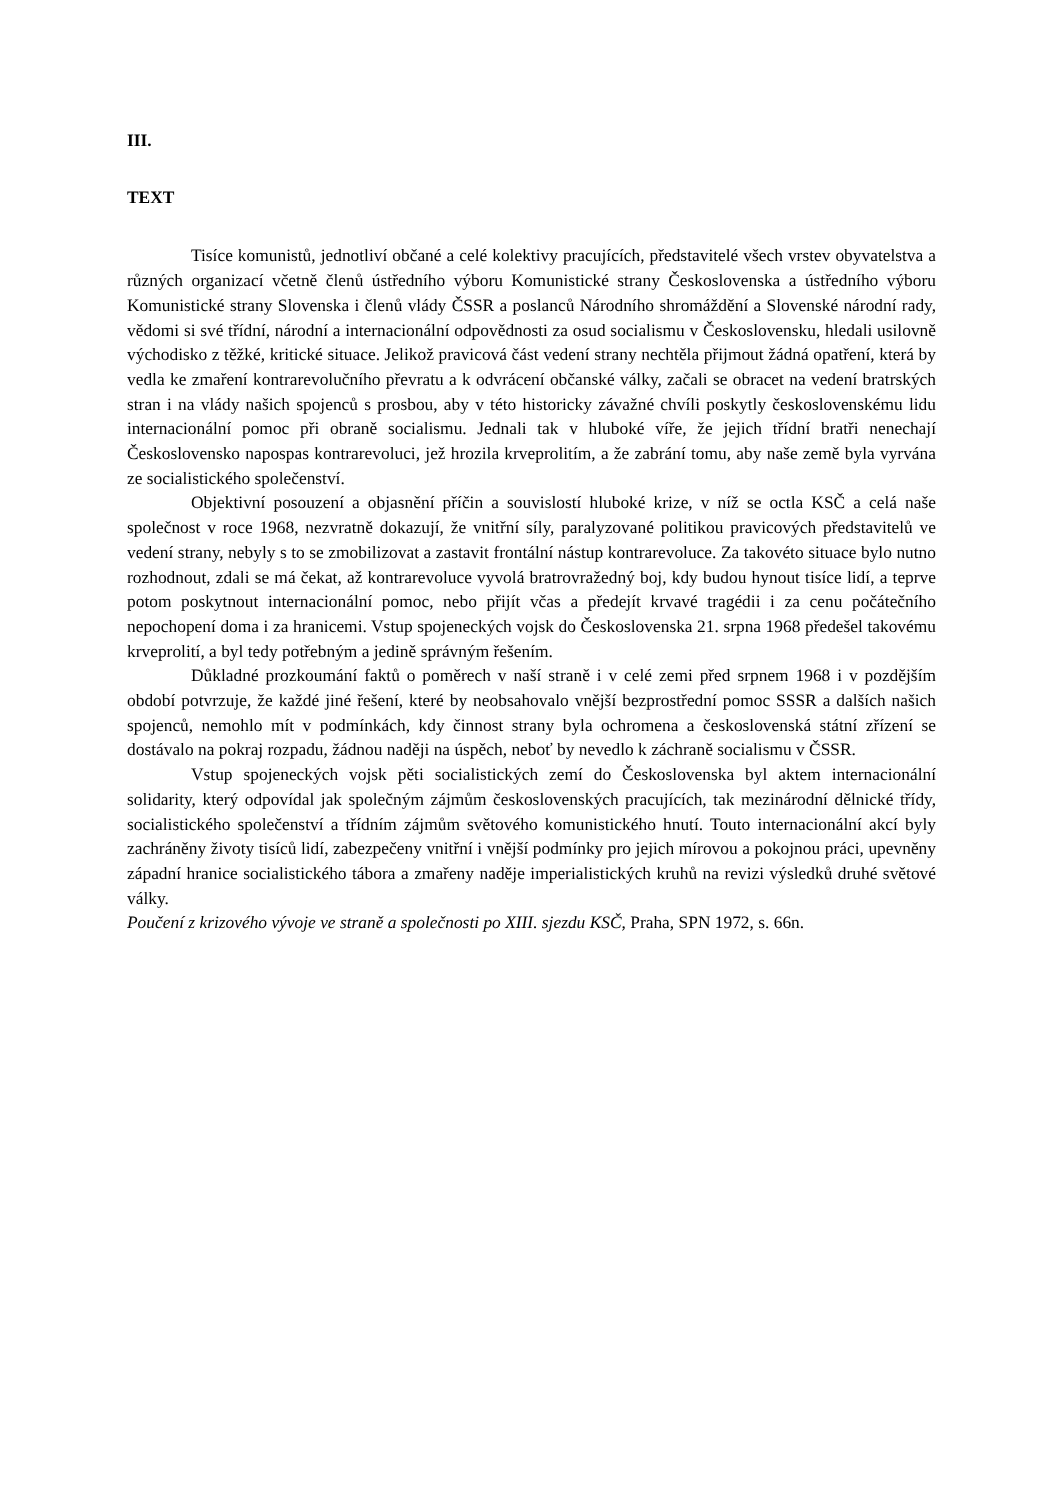III.
TEXT
Tisíce komunistů, jednotliví občané a celé kolektivy pracujících, představitelé všech vrstev obyvatelstva a různých organizací včetně členů ústředního výboru Komunistické strany Československa a ústředního výboru Komunistické strany Slovenska i členů vlády ČSSR a poslanců Národního shromáždění a Slovenské národní rady, vědomi si své třídní, národní a internacionální odpovědnosti za osud socialismu v Československu, hledali usilovně východisko z těžké, kritické situace. Jelikož pravicová část vedení strany nechtěla přijmout žádná opatření, která by vedla ke zmaření kontrarevolučního převratu a k odvrácení občanské války, začali se obracet na vedení bratrských stran i na vlády našich spojenců s prosbou, aby v této historicky závažné chvíli poskytly československému lidu internacionální pomoc při obraně socialismu. Jednali tak v hluboké víře, že jejich třídní bratři nenechají Československo napospas kontrarevoluci, jež hrozila krveprolitím, a že zabrání tomu, aby naše země byla vyrvána ze socialistického společenství.
Objektivní posouzení a objasnění příčin a souvislostí hluboké krize, v níž se octla KSČ a celá naše společnost v roce 1968, nezvratně dokazují, že vnitřní síly, paralyzované politikou pravicových představitelů ve vedení strany, nebyly s to se zmobilizovat a zastavit frontální nástup kontrarevoluce. Za takovéto situace bylo nutno rozhodnout, zdali se má čekat, až kontrarevoluce vyvolá bratrovražedný boj, kdy budou hynout tisíce lidí, a teprve potom poskytnout internacionální pomoc, nebo přijít včas a předejít krvavé tragédii i za cenu počátečního nepochopení doma i za hranicemi. Vstup spojeneckých vojsk do Československa 21. srpna 1968 předešel takovému krveprolití, a byl tedy potřebným a jedině správným řešením.
Důkladné prozkoumání faktů o poměrech v naší straně i v celé zemi před srpnem 1968 i v pozdějším období potvrzuje, že každé jiné řešení, které by neobsahovalo vnější bezprostřední pomoc SSSR a dalších našich spojenců, nemohlo mít v podmínkách, kdy činnost strany byla ochromena a československá státní zřízení se dostávalo na pokraj rozpadu, žádnou naději na úspěch, neboť by nevedlo k záchraně socialismu v ČSSR.
Vstup spojeneckých vojsk pěti socialistických zemí do Československa byl aktem internacionální solidarity, který odpovídal jak společným zájmům československých pracujících, tak mezinárodní dělnické třídy, socialistického společenství a třídním zájmům světového komunistického hnutí. Touto internacionální akcí byly zachráněny životy tisíců lidí, zabezpečeny vnitřní i vnější podmínky pro jejich mírovou a pokojnou práci, upevněny západní hranice socialistického tábora a zmařeny naděje imperialistických kruhů na revizi výsledků druhé světové války.
Poučení z krizového vývoje ve straně a společnosti po XIII. sjezdu KSČ, Praha, SPN 1972, s. 66n.